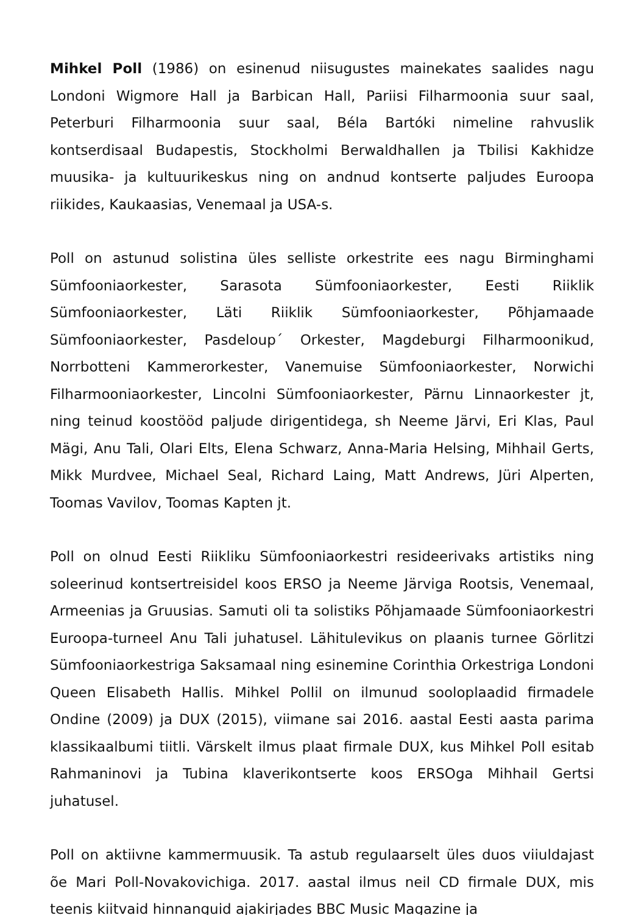Mihkel Poll (1986) on esinenud niisugustes mainekates saalides nagu Londoni Wigmore Hall ja Barbican Hall, Pariisi Filharmoonia suur saal, Peterburi Filharmoonia suur saal, Béla Bartóki nimeline rahvuslik kontserdisaal Budapestis, Stockholmi Berwaldhallen ja Tbilisi Kakhidze muusika- ja kultuurikeskus ning on andnud kontserte paljudes Euroopa riikides, Kaukaasias, Venemaal ja USA-s.
Poll on astunud solistina üles selliste orkestrite ees nagu Birminghami Sümfooniaorkester, Sarasota Sümfooniaorkester, Eesti Riiklik Sümfooniaorkester, Läti Riiklik Sümfooniaorkester, Põhjamaade Sümfooniaorkester, Pasdeloup´ Orkester, Magdeburgi Filharmoonikud, Norrbotteni Kammerorkester, Vanemuise Sümfooniaorkester, Norwichi Filharmooniaorkester, Lincolni Sümfooniaorkester, Pärnu Linnaorkester jt, ning teinud koostööd paljude dirigentidega, sh Neeme Järvi, Eri Klas, Paul Mägi, Anu Tali, Olari Elts, Elena Schwarz, Anna-Maria Helsing, Mihhail Gerts, Mikk Murdvee, Michael Seal, Richard Laing, Matt Andrews, Jüri Alperten, Toomas Vavilov, Toomas Kapten jt.
Poll on olnud Eesti Riikliku Sümfooniaorkestri resideerivaks artistiks ning soleerinud kontsertreisidel koos ERSO ja Neeme Järviga Rootsis, Venemaal, Armeenias ja Gruusias. Samuti oli ta solistiks Põhjamaade Sümfooniaorkestri Euroopa-turneel Anu Tali juhatusel. Lähitulevikus on plaanis turnee Görlitzi Sümfooniaorkestriga Saksamaal ning esinemine Corinthia Orkestriga Londoni Queen Elisabeth Hallis. Mihkel Pollil on ilmunud sooloplaadid firmadele Ondine (2009) ja DUX (2015), viimane sai 2016. aastal Eesti aasta parima klassikaalbumi tiitli. Värskelt ilmus plaat firmale DUX, kus Mihkel Poll esitab Rahmaninovi ja Tubina klaverikontserte koos ERSOga Mihhail Gertsi juhatusel.
Poll on aktiivne kammermuusik. Ta astub regulaarselt üles duos viiuldajast õe Mari Poll-Novakovichiga. 2017. aastal ilmus neil CD firmale DUX, mis teenis kiitvaid hinnanguid ajakirjades BBC Music Magazine ja